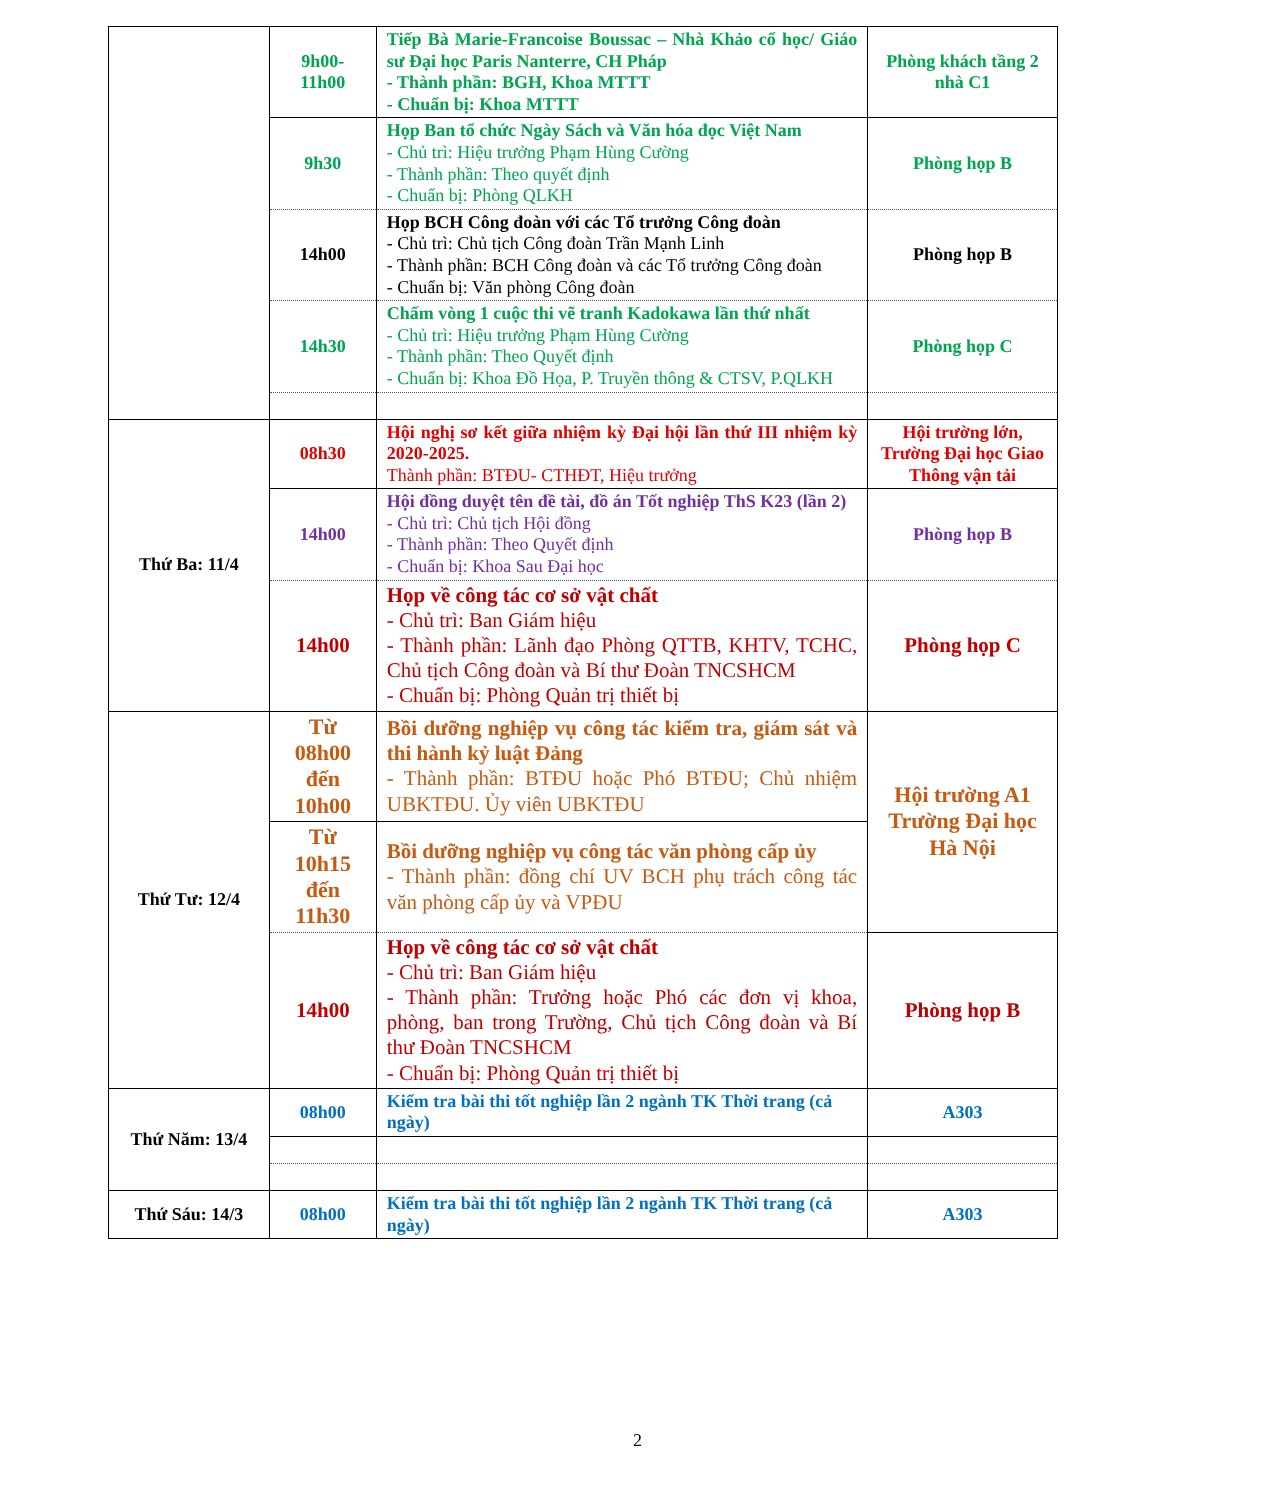| | 9h00- 11h00 | Tiếp Bà Marie-Francoise Boussac – Nhà Khảo cổ học/ Giáo sư Đại học Paris Nanterre, CH Pháp - Thành phần: BGH, Khoa MTTT - Chuẩn bị: Khoa MTTT | Phòng khách tầng 2 nhà C1 |
| | 9h30 | Họp Ban tổ chức Ngày Sách và Văn hóa đọc Việt Nam - Chủ trì: Hiệu trưởng Phạm Hùng Cường - Thành phần: Theo quyết định - Chuẩn bị: Phòng QLKH | Phòng họp B |
| | 14h00 | Họp BCH Công đoàn với các Tổ trưởng Công đoàn - Chủ trì: Chủ tịch Công đoàn Trần Mạnh Linh - Thành phần: BCH Công đoàn và các Tổ trưởng Công đoàn - Chuẩn bị: Văn phòng Công đoàn | Phòng họp B |
| | 14h30 | Chấm vòng 1 cuộc thi vẽ tranh Kadokawa lần thứ nhất - Chủ trì: Hiệu trưởng Phạm Hùng Cường - Thành phần: Theo Quyết định - Chuẩn bị: Khoa Đồ Họa, P. Truyền thông & CTSV, P.QLKH | Phòng họp C |
| Thứ Ba: 11/4 | 08h30 | Hội nghị sơ kết giữa nhiệm kỳ Đại hội lần thứ III nhiệm kỳ 2020-2025. Thành phần: BTĐU- CTHĐT, Hiệu trưởng | Hội trường lớn, Trường Đại học Giao Thông vận tải |
| | 14h00 | Hội đồng duyệt tên đề tài, đồ án Tốt nghiệp ThS K23 (lần 2) - Chủ trì: Chủ tịch Hội đồng - Thành phần: Theo Quyết định - Chuẩn bị: Khoa Sau Đại học | Phòng họp B |
| | 14h00 | Họp về công tác cơ sở vật chất - Chủ trì: Ban Giám hiệu - Thành phần: Lãnh đạo Phòng QTTB, KHTV, TCHC, Chủ tịch Công đoàn và Bí thư Đoàn TNCSHCM - Chuẩn bị: Phòng Quản trị thiết bị | Phòng họp C |
| Thứ Tư: 12/4 | Từ 08h00 đến 10h00 | Bồi dưỡng nghiệp vụ công tác kiểm tra, giám sát và thi hành kỷ luật Đảng - Thành phần: BTĐU hoặc Phó BTĐU; Chủ nhiệm UBKTĐU. Ủy viên UBKTĐU | Hội trường A1 Trường Đại học Hà Nội |
| | Từ 10h15 đến 11h30 | Bồi dưỡng nghiệp vụ công tác văn phòng cấp ủy - Thành phần: đồng chí UV BCH phụ trách công tác văn phòng cấp ủy và VPĐU | |
| | 14h00 | Họp về công tác cơ sở vật chất - Chủ trì: Ban Giám hiệu - Thành phần: Trưởng hoặc Phó các đơn vị khoa, phòng, ban trong Trường, Chủ tịch Công đoàn và Bí thư Đoàn TNCSHCM - Chuẩn bị: Phòng Quản trị thiết bị | Phòng họp B |
| Thứ Năm: 13/4 | 08h00 | Kiểm tra bài thi tốt nghiệp lần 2 ngành TK Thời trang (cả ngày) | A303 |
| Thứ Sáu: 14/3 | 08h00 | Kiểm tra bài thi tốt nghiệp lần 2 ngành TK Thời trang (cả ngày) | A303 |
2